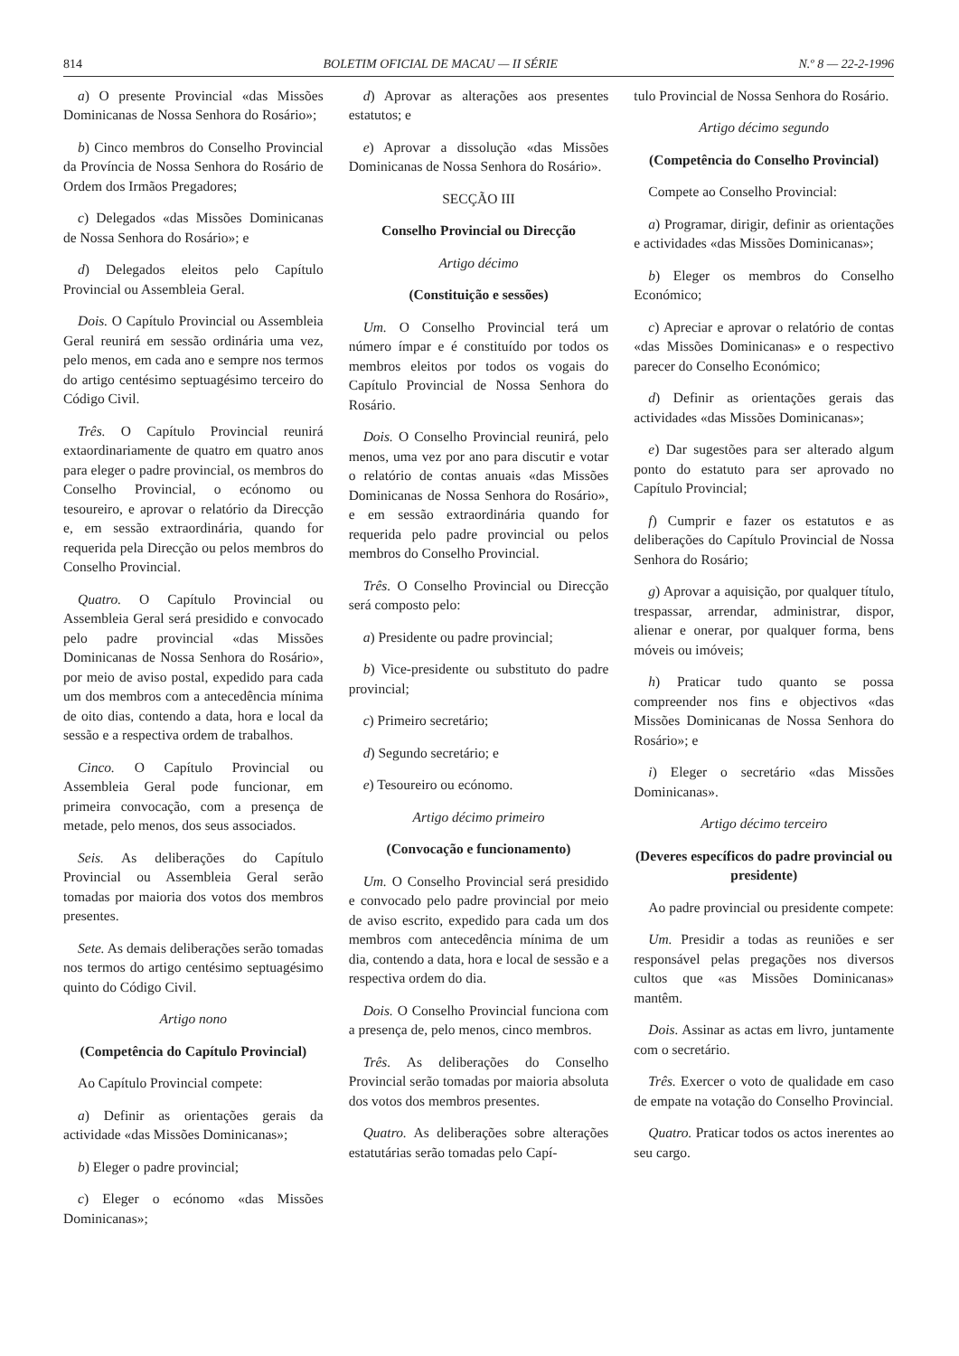814 BOLETIM OFICIAL DE MACAU — II SÉRIE N.º 8 — 22-2-1996
a) O presente Provincial «das Missões Dominicanas de Nossa Senhora do Rosário»;
b) Cinco membros do Conselho Provincial da Província de Nossa Senhora do Rosário de Ordem dos Irmãos Pregadores;
c) Delegados «das Missões Dominicanas de Nossa Senhora do Rosário»; e
d) Delegados eleitos pelo Capítulo Provincial ou Assembleia Geral.
Dois. O Capítulo Provincial ou Assembleia Geral reunirá em sessão ordinária uma vez, pelo menos, em cada ano e sempre nos termos do artigo centésimo septuagésimo terceiro do Código Civil.
Três. O Capítulo Provincial reunirá extaordinariamente de quatro em quatro anos para eleger o padre provincial, os membros do Conselho Provincial, o ecónomo ou tesoureiro, e aprovar o relatório da Direcção e, em sessão extraordinária, quando for requerida pela Direcção ou pelos membros do Conselho Provincial.
Quatro. O Capítulo Provincial ou Assembleia Geral será presidido e convocado pelo padre provincial «das Missões Dominicanas de Nossa Senhora do Rosário», por meio de aviso postal, expedido para cada um dos membros com a antecedência mínima de oito dias, contendo a data, hora e local da sessão e a respectiva ordem de trabalhos.
Cinco. O Capítulo Provincial ou Assembleia Geral pode funcionar, em primeira convocação, com a presença de metade, pelo menos, dos seus associados.
Seis. As deliberações do Capítulo Provincial ou Assembleia Geral serão tomadas por maioria dos votos dos membros presentes.
Sete. As demais deliberações serão tomadas nos termos do artigo centésimo septuagésimo quinto do Código Civil.
Artigo nono
(Competência do Capítulo Provincial)
Ao Capítulo Provincial compete:
a) Definir as orientações gerais da actividade «das Missões Dominicanas»;
b) Eleger o padre provincial;
c) Eleger o ecónomo «das Missões Dominicanas»;
d) Aprovar as alterações aos presentes estatutos; e
e) Aprovar a dissolução «das Missões Dominicanas de Nossa Senhora do Rosário».
SECÇÃO III
Conselho Provincial ou Direcção
Artigo décimo
(Constituição e sessões)
Um. O Conselho Provincial terá um número ímpar e é constituído por todos os membros eleitos por todos os vogais do Capítulo Provincial de Nossa Senhora do Rosário.
Dois. O Conselho Provincial reunirá, pelo menos, uma vez por ano para discutir e votar o relatório de contas anuais «das Missões Dominicanas de Nossa Senhora do Rosário», e em sessão extraordinária quando for requerida pelo padre provincial ou pelos membros do Conselho Provincial.
Três. O Conselho Provincial ou Direcção será composto pelo:
a) Presidente ou padre provincial;
b) Vice-presidente ou substituto do padre provincial;
c) Primeiro secretário;
d) Segundo secretário; e
e) Tesoureiro ou ecónomo.
Artigo décimo primeiro
(Convocação e funcionamento)
Um. O Conselho Provincial será presidido e convocado pelo padre provincial por meio de aviso escrito, expedido para cada um dos membros com antecedência mínima de um dia, contendo a data, hora e local de sessão e a respectiva ordem do dia.
Dois. O Conselho Provincial funciona com a presença de, pelo menos, cinco membros.
Três. As deliberações do Conselho Provincial serão tomadas por maioria absoluta dos votos dos membros presentes.
Quatro. As deliberações sobre alterações estatutárias serão tomadas pelo Capí-
tulo Provincial de Nossa Senhora do Rosário.
Artigo décimo segundo
(Competência do Conselho Provincial)
Compete ao Conselho Provincial:
a) Programar, dirigir, definir as orientações e actividades «das Missões Dominicanas»;
b) Eleger os membros do Conselho Económico;
c) Apreciar e aprovar o relatório de contas «das Missões Dominicanas» e o respectivo parecer do Conselho Económico;
d) Definir as orientações gerais das actividades «das Missões Dominicanas»;
e) Dar sugestões para ser alterado algum ponto do estatuto para ser aprovado no Capítulo Provincial;
f) Cumprir e fazer os estatutos e as deliberações do Capítulo Provincial de Nossa Senhora do Rosário;
g) Aprovar a aquisição, por qualquer título, trespassar, arrendar, administrar, dispor, alienar e onerar, por qualquer forma, bens móveis ou imóveis;
h) Praticar tudo quanto se possa compreender nos fins e objectivos «das Missões Dominicanas de Nossa Senhora do Rosário»; e
i) Eleger o secretário «das Missões Dominicanas».
Artigo décimo terceiro
(Deveres específicos do padre provincial ou presidente)
Ao padre provincial ou presidente compete:
Um. Presidir a todas as reuniões e ser responsável pelas pregações nos diversos cultos que «as Missões Dominicanas» mantêm.
Dois. Assinar as actas em livro, juntamente com o secretário.
Três. Exercer o voto de qualidade em caso de empate na votação do Conselho Provincial.
Quatro. Praticar todos os actos inerentes ao seu cargo.